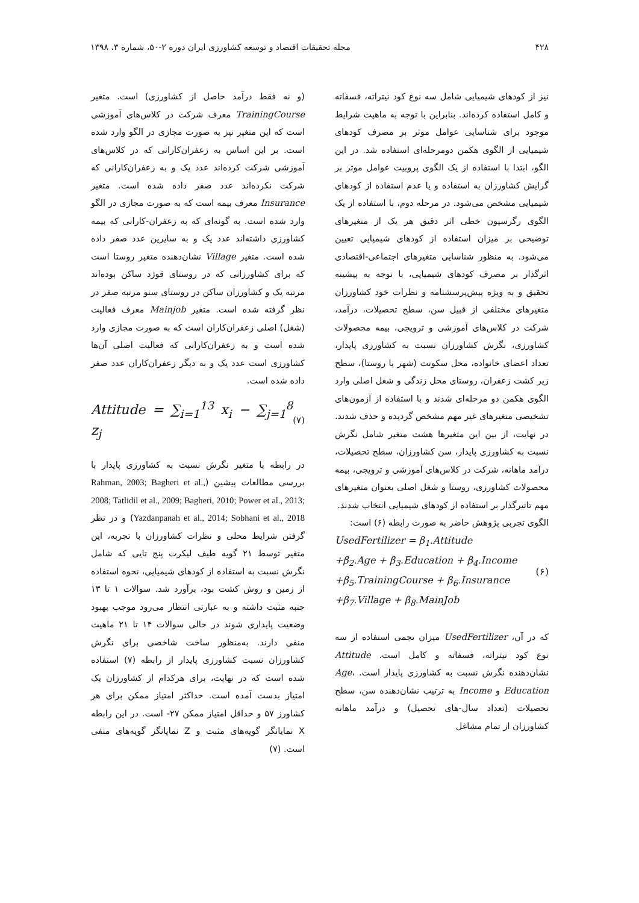۴۲۸ مجله تحقیقات اقتصاد و توسعه کشاورزی ایران دوره ۲-۵۰، شماره ۳، ۱۳۹۸
نیز از کودهای شیمیایی شامل سه نوع کود نیتراته، فسفاته و کامل استفاده کرده‌اند. بنابراین با توجه به ماهیت شرایط موجود برای شناسایی عوامل موثر بر مصرف کودهای شیمیایی از الگوی هکمن دومرحله‌ای استفاده شد. در این الگو، ابتدا با استفاده از یک الگوی پروبیت عوامل موثر بر گرایش کشاورزان به استفاده و یا عدم استفاده از کودهای شیمیایی مشخص می‌شود. در مرحله دوم، با استفاده از یک الگوی رگرسیون خطی اثر دقیق هر یک از متغیرهای توضیحی بر میزان استفاده از کودهای شیمیایی تعیین می‌شود. به منظور شناسایی متغیرهای اجتماعی-اقتصادی اثرگذار بر مصرف کودهای شیمیایی، با توجه به پیشینه تحقیق و به ویژه پیش‌پرسشنامه و نظرات خود کشاورزان متغیرهای مختلفی از قبیل سن، سطح تحصیلات، درآمد، شرکت در کلاس‌های آموزشی و ترویجی، بیمه محصولات کشاورزی، نگرش کشاورزان نسبت به کشاورزی پایدار، تعداد اعضای خانواده، محل سکونت (شهر یا روستا)، سطح زیر کشت زعفران، روستای محل زندگی و شغل اصلی وارد الگوی هکمن دو مرحله‌ای شدند و با استفاده از آزمون‌های تشخیصی متغیرهای غیر مهم مشخص گردیده و حذف شدند. در نهایت، از بین این متغیرها هشت متغیر شامل نگرش نسبت به کشاورزی پایدار، سن کشاورزان، سطح تحصیلات، درآمد ماهانه، شرکت در کلاس‌های آموزشی و ترویجی، بیمه محصولات کشاورزی، روستا و شغل اصلی بعنوان متغیرهای مهم تاثیرگذار بر استفاده از کودهای شیمیایی انتخاب شدند.
الگوی تجربی پژوهش حاضر به صورت رابطه (۶) است:
UsedFertilizer = β<sub>1</sub>.Attitude
+β<sub>2</sub>.Age + β<sub>3</sub>.Education + β<sub>4</sub>.Income
+β<sub>5</sub>.TrainingCourse + β<sub>6</sub>.Insurance
+β<sub>7</sub>.Village + β<sub>8</sub>.MainJob
(۶)
که در آن، UsedFertilizer میزان تجمی استفاده از سه نوع کود نیتراته، فسفاته و کامل است. Attitude نشان‌دهنده نگرش نسبت به کشاورزی پایدار است. Age، Education و Income به ترتیب نشان‌دهنده سن، سطح تحصیلات (تعداد سال-های تحصیل) و درآمد ماهانه کشاورزان از تمام مشاغل
(و نه فقط درآمد حاصل از کشاورزی) است. متغیر TrainingCourse معرف شرکت در کلاس‌های آموزشی است که این متغیر نیز به صورت مجازی در الگو وارد شده است. بر این اساس به زعفران‌کارانی که در کلاس‌های آموزشی شرکت کرده‌اند عدد یک و به زعفران‌کارانی که شرکت نکرده‌اند عدد صفر داده شده است. متغیر Insurance معرف بیمه است که به صورت مجازی در الگو وارد شده است. به گونه‌ای که به زعفران-کارانی که بیمه کشاورزی داشته‌اند عدد یک و به سایرین عدد صفر داده شده است. متغیر Village نشان‌دهنده متغیر روستا است که برای کشاورزانی که در روستای قوژد ساکن بوده‌اند مرتبه یک و کشاورزان ساکن در روستای سنو مرتبه صفر در نظر گرفته شده است. متغیر Mainjob معرف فعالیت (شغل) اصلی زعفران‌کاران است که به صورت مجازی وارد شده است و به زعفران‌کارانی که فعالیت اصلی آن‌ها کشاورزی است عدد یک و به دیگر زعفران‌کاران عدد صفر داده شده است.
Attitude = ∑<sub>i=1</sub><sup>13</sup> x<sub>i</sub> − ∑<sub>j=1</sub><sup>8</sup> z<sub>j</sub>
(۷)
در رابطه با متغیر نگرش نسبت به کشاورزی پایدار با بررسی مطالعات پیشین (Rahman, 2003; Bagheri et al., 2008; Tatlidil et al., 2009; Bagheri, 2010; Power et al., 2013; Yazdanpanah et al., 2014; Sobhani et al., 2018) و در نظر گرفتن شرایط محلی و نظرات کشاورزان با تجربه، این متغیر توسط ۲۱ گویه طیف لیکرت پنج تایی که شامل نگرش نسبت به استفاده از کودهای شیمیایی، نحوه استفاده از زمین و روش کشت بود، برآورد شد. سوالات ۱ تا ۱۳ جنبه مثبت داشته و به عبارتی انتظار می‌رود موجب بهبود وضعیت پایداری شوند در حالی سوالات ۱۴ تا ۲۱ ماهیت منفی دارند. به‌منظور ساخت شاخصی برای نگرش کشاورزان نسبت کشاورزی پایدار از رابطه (۷) استفاده شده است که در نهایت، برای هرکدام از کشاورزان یک امتیاز بدست آمده است. حداکثر امتیاز ممکن برای هر کشاورز ۵۷ و حداقل امتیاز ممکن ۲۷- است. در این رابطه X نمایانگر گویه‌های مثبت و Z نمایانگر گویه‌های منفی است. (۷)